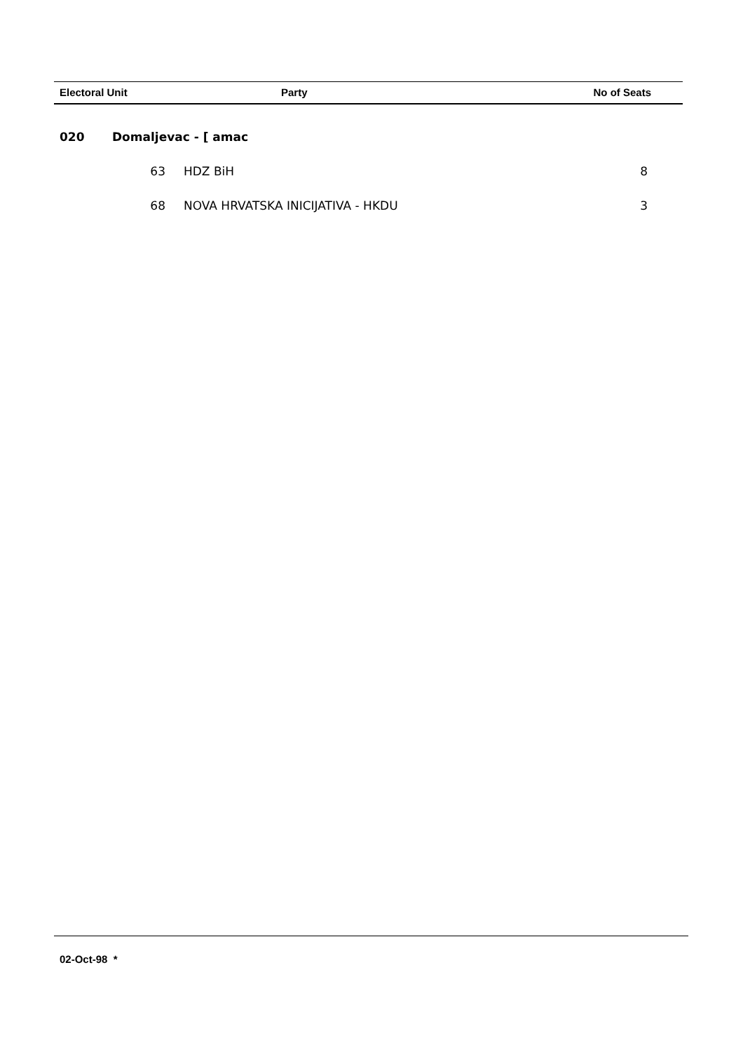| Electoral Unit | Party | No of Seats |
| --- | --- | --- |
| 020 | Domaljevac - [ amac | | |
| | 63 | HDZ BiH | 8 |
| | 68 | NOVA HRVATSKA INICIJATIVA - HKDU | 3 |
02-Oct-98 *